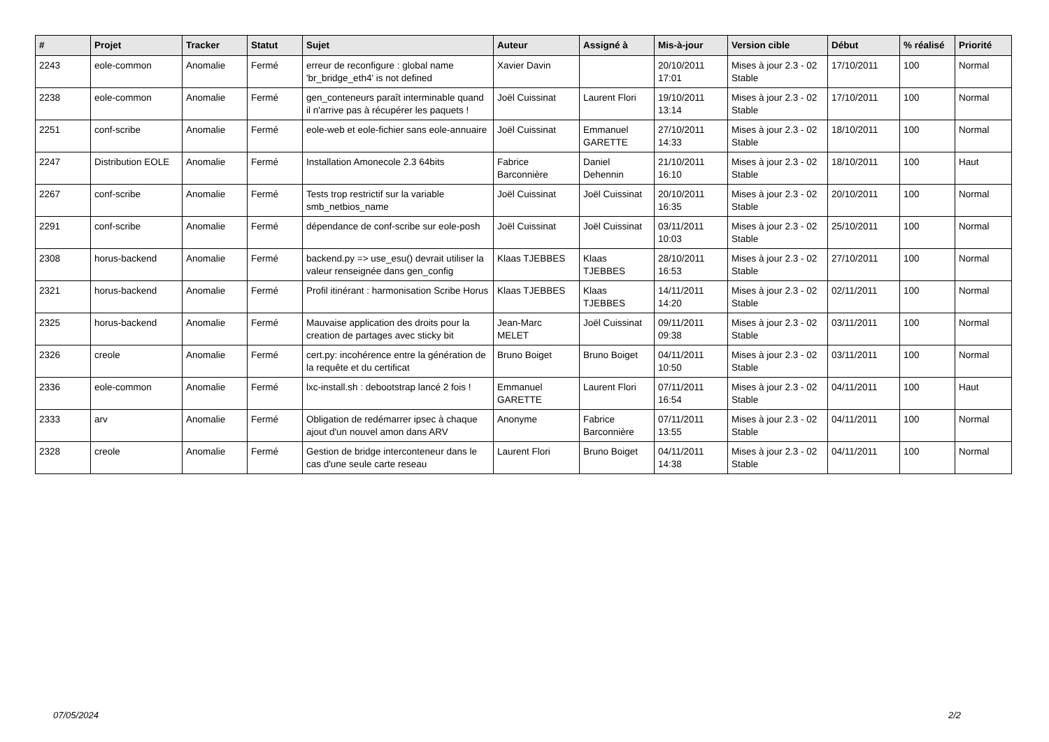| # | Projet | Tracker | Statut | Sujet | Auteur | Assigné à | Mis-à-jour | Version cible | Début | % réalisé | Priorité |
| --- | --- | --- | --- | --- | --- | --- | --- | --- | --- | --- | --- |
| 2243 | eole-common | Anomalie | Fermé | erreur de reconfigure : global name 'br_bridge_eth4' is not defined | Xavier Davin | | 20/10/2011 17:01 | Mises à jour 2.3 - 02 Stable | 17/10/2011 | 100 | Normal |
| 2238 | eole-common | Anomalie | Fermé | gen_conteneurs paraît interminable quand il n'arrive pas à récupérer les paquets ! | Joël Cuissinat | Laurent Flori | 19/10/2011 13:14 | Mises à jour 2.3 - 02 Stable | 17/10/2011 | 100 | Normal |
| 2251 | conf-scribe | Anomalie | Fermé | eole-web et eole-fichier sans eole-annuaire | Joël Cuissinat | Emmanuel GARETTE | 27/10/2011 14:33 | Mises à jour 2.3 - 02 Stable | 18/10/2011 | 100 | Normal |
| 2247 | Distribution EOLE | Anomalie | Fermé | Installation Amonecole 2.3 64bits | Fabrice Barconnière | Daniel Dehennin | 21/10/2011 16:10 | Mises à jour 2.3 - 02 Stable | 18/10/2011 | 100 | Haut |
| 2267 | conf-scribe | Anomalie | Fermé | Tests trop restrictif sur la variable smb_netbios_name | Joël Cuissinat | Joël Cuissinat | 20/10/2011 16:35 | Mises à jour 2.3 - 02 Stable | 20/10/2011 | 100 | Normal |
| 2291 | conf-scribe | Anomalie | Fermé | dépendance de conf-scribe sur eole-posh | Joël Cuissinat | Joël Cuissinat | 03/11/2011 10:03 | Mises à jour 2.3 - 02 Stable | 25/10/2011 | 100 | Normal |
| 2308 | horus-backend | Anomalie | Fermé | backend.py => use_esu() devrait utiliser la valeur renseignée dans gen_config | Klaas TJEBBES | Klaas TJEBBES | 28/10/2011 16:53 | Mises à jour 2.3 - 02 Stable | 27/10/2011 | 100 | Normal |
| 2321 | horus-backend | Anomalie | Fermé | Profil itinérant : harmonisation Scribe Horus | Klaas TJEBBES | Klaas TJEBBES | 14/11/2011 14:20 | Mises à jour 2.3 - 02 Stable | 02/11/2011 | 100 | Normal |
| 2325 | horus-backend | Anomalie | Fermé | Mauvaise application des droits pour la creation de partages avec sticky bit | Jean-Marc MELET | Joël Cuissinat | 09/11/2011 09:38 | Mises à jour 2.3 - 02 Stable | 03/11/2011 | 100 | Normal |
| 2326 | creole | Anomalie | Fermé | cert.py: incohérence entre la génération de la requête et du certificat | Bruno Boiget | Bruno Boiget | 04/11/2011 10:50 | Mises à jour 2.3 - 02 Stable | 03/11/2011 | 100 | Normal |
| 2336 | eole-common | Anomalie | Fermé | lxc-install.sh : debootstrap lancé 2 fois ! | Emmanuel GARETTE | Laurent Flori | 07/11/2011 16:54 | Mises à jour 2.3 - 02 Stable | 04/11/2011 | 100 | Haut |
| 2333 | arv | Anomalie | Fermé | Obligation de redémarrer ipsec à chaque ajout d'un nouvel amon dans ARV | Anonyme | Fabrice Barconnière | 07/11/2011 13:55 | Mises à jour 2.3 - 02 Stable | 04/11/2011 | 100 | Normal |
| 2328 | creole | Anomalie | Fermé | Gestion de bridge interconteneur dans le cas d'une seule carte reseau | Laurent Flori | Bruno Boiget | 04/11/2011 14:38 | Mises à jour 2.3 - 02 Stable | 04/11/2011 | 100 | Normal |
07/05/2024 2/2